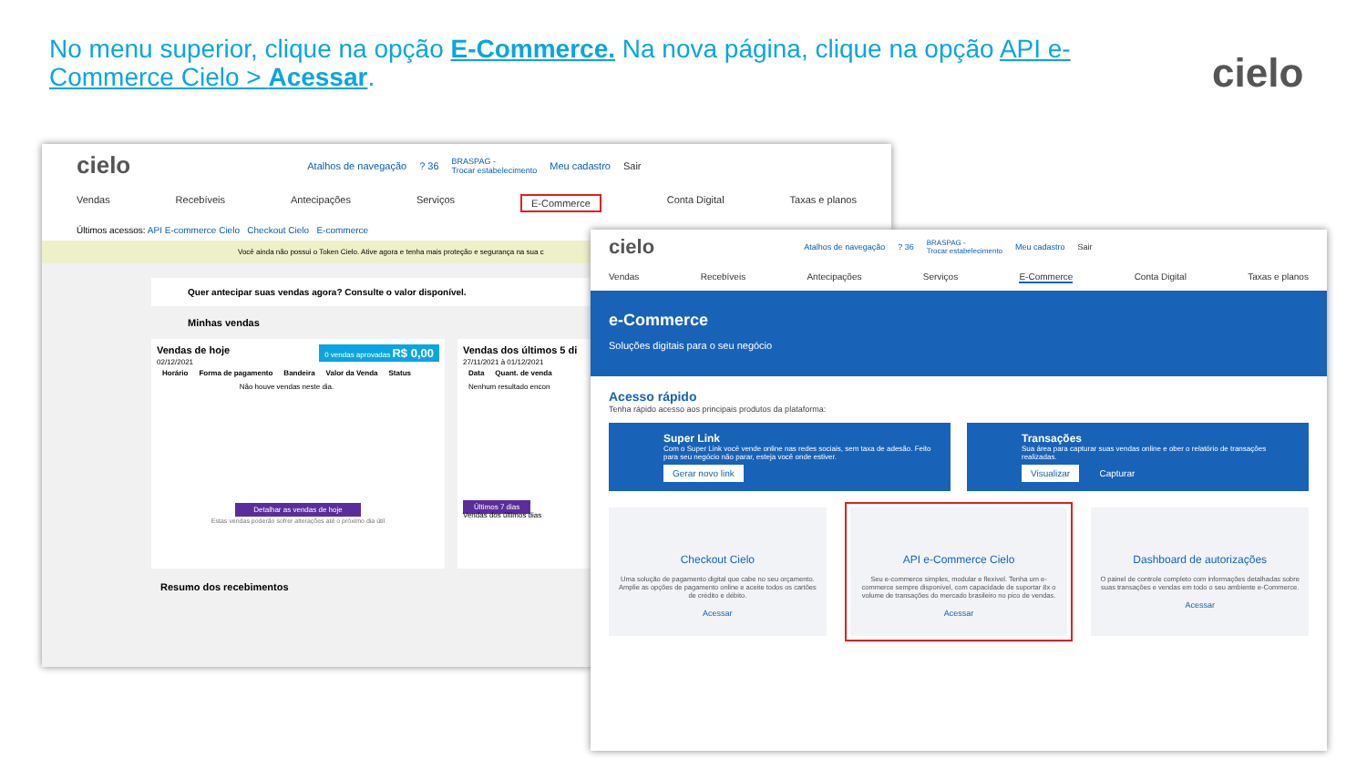No menu superior, clique na opção E-Commerce. Na nova página, clique na opção API e-Commerce Cielo > Acessar.
cielo
cielo Atalhos de navegação? 36 BRASPAG -
Trocar estabelecimento Meu cadastro Sair
Vendas Recebíveis Antecipações Serviços E-Commerce Conta Digital Taxas e planos
Últimos acessos: API E-commerce Cielo Checkout Cielo E-commerce
Você ainda não possui o Token Cielo. Ative agora e tenha mais proteção e segurança na sua c
Quer antecipar suas vendas agora? Consulte o valor disponível.
Minhas vendas
Vendas de hoje 0 vendas aprovadas R$ 0,00
02/12/2021
| Horário | Forma de pagamento | Bandeira | Valor da Venda | Status |
| --- | --- | --- | --- | --- |
| Não houve vendas neste dia. | | | | |
Detalhar as vendas de hoje
Estas vendas poderão sofrer alterações até o próximo dia útil
Vendas dos últimos 5 di
27/11/2021 à 01/12/2021
| Data | Quant. de venda |
| --- | --- |
| Nenhum resultado encon | |
Últimos 7 dias
Vendas dos últimos dias
Resumo dos recebimentos
cielo Atalhos de navegação? 36 BRASPAG -
Trocar estabelecimento Meu cadastro Sair
Vendas Recebíveis Antecipações Serviços E-Commerce Conta Digital Taxas e planos
e-Commerce
Soluções digitais para o seu negócio
Acesso rápido
Tenha rápido acesso aos principais produtos da plataforma:
Super Link
Com o Super Link você vende online nas redes sociais, sem taxa de adesão. Feito para seu negócio não parar, esteja você onde estiver.
Gerar novo link
Transações
Sua área para capturar suas vendas online e ober o relatório de transações realizadas.
Visualizar Capturar
Checkout Cielo
Uma solução de pagamento digital que cabe no seu orçamento. Amplie as opções de pagamento online e aceite todos os cartões de crédito e débito.
Acessar
API e-Commerce Cielo
Seu e-commerce simples, modular e flexível. Tenha um e-commerce sempre disponível, com capacidade de suportar 8x o volume de transações do mercado brasileiro no pico de vendas.
Acessar
Dashboard de autorizações
O painel de controle completo com informações detalhadas sobre suas transações e vendas em todo o seu ambiente e-Commerce.
Acessar